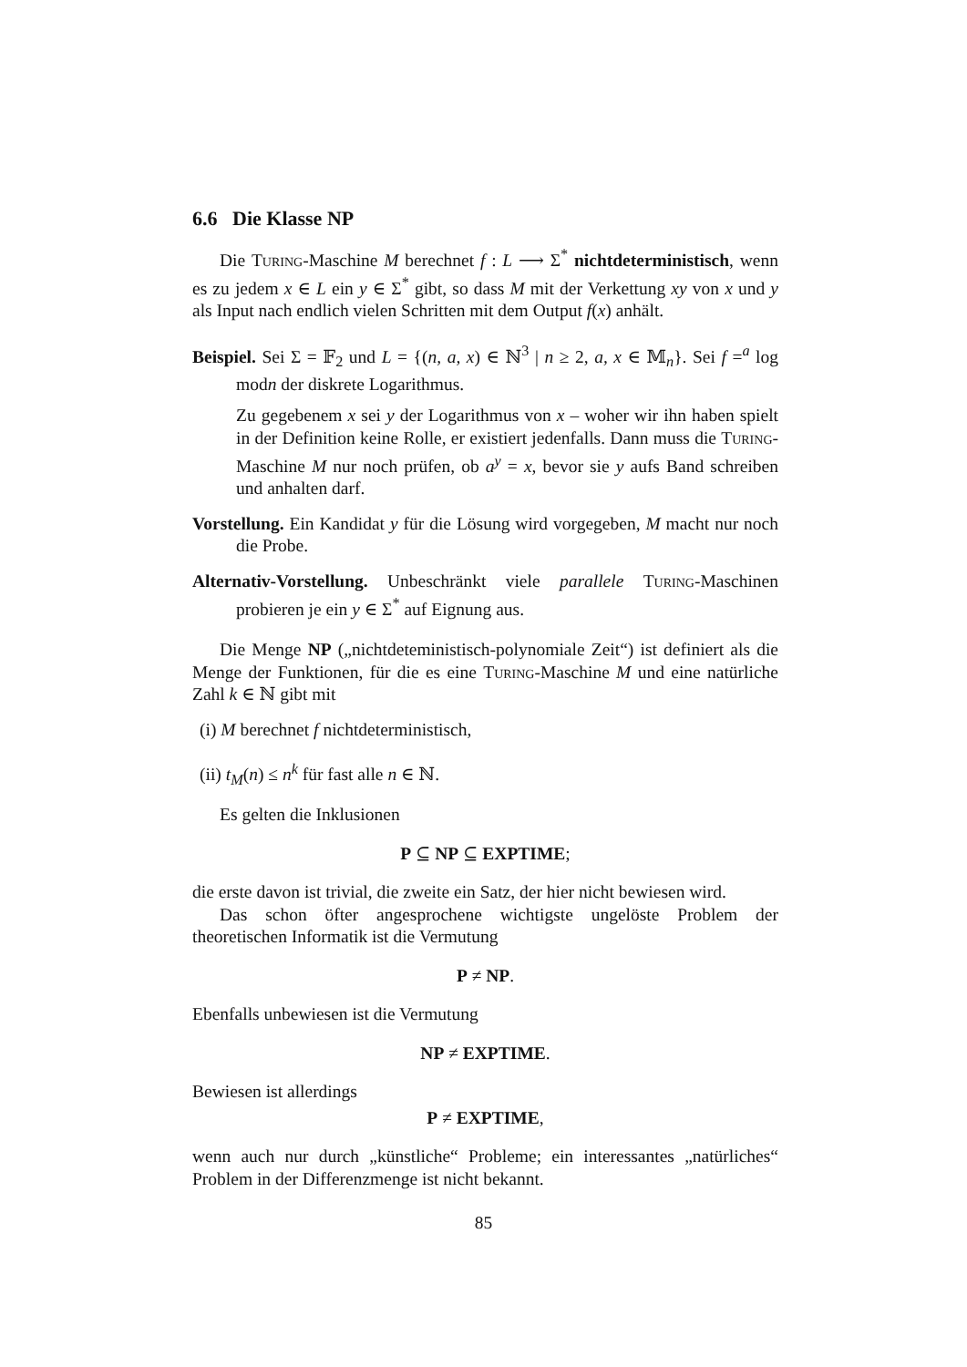6.6 Die Klasse NP
Die Turing-Maschine M berechnet f : L ⟶ Σ<sup>*</sup> nichtdeterministisch, wenn es zu jedem x ∈ L ein y ∈ Σ<sup>*</sup> gibt, so dass M mit der Verkettung xy von x und y als Input nach endlich vielen Schritten mit dem Output f(x) anhält.
Beispiel. Sei Σ = 𝔽<sub>2</sub> und L = {(n, a, x) ∈ ℕ<sup>3</sup> | n ≥ 2, a, x ∈ 𝕄<sub>n</sub>}. Sei f =<sup>a</sup> log modn der diskrete Logarithmus.
Zu gegebenem x sei y der Logarithmus von x – woher wir ihn haben spielt in der Definition keine Rolle, er existiert jedenfalls. Dann muss die Turing-Maschine M nur noch prüfen, ob a<sup>y</sup> = x, bevor sie y aufs Band schreiben und anhalten darf.
Vorstellung. Ein Kandidat y für die Lösung wird vorgegeben, M macht nur noch die Probe.
Alternativ-Vorstellung. Unbeschränkt viele parallele Turing-Maschinen probieren je ein y ∈ Σ<sup>*</sup> auf Eignung aus.
Die Menge NP („nichtdeteministisch-polynomiale Zeit“) ist definiert als die Menge der Funktionen, für die es eine Turing-Maschine M und eine natürliche Zahl k ∈ ℕ gibt mit
(i) M berechnet f nichtdeterministisch,
(ii) t<sub>M</sub>(n) ≤ n<sup>k</sup> für fast alle n ∈ ℕ.
Es gelten die Inklusionen
P ⊆ NP ⊆ EXPTIME;
die erste davon ist trivial, die zweite ein Satz, der hier nicht bewiesen wird.
Das schon öfter angesprochene wichtigste ungelöste Problem der theoretischen Informatik ist die Vermutung
P ≠ NP.
Ebenfalls unbewiesen ist die Vermutung
NP ≠ EXPTIME.
Bewiesen ist allerdings
P ≠ EXPTIME,
wenn auch nur durch „künstliche“ Probleme; ein interessantes „natürliches“ Problem in der Differenzmenge ist nicht bekannt.
85